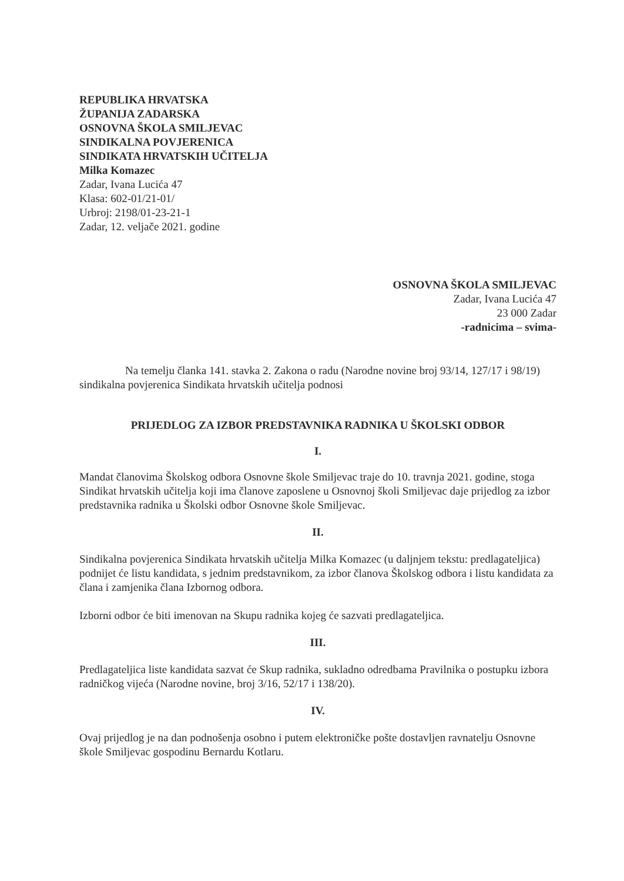REPUBLIKA HRVATSKA
ŽUPANIJA ZADARSKA
OSNOVNA ŠKOLA SMILJEVAC
SINDIKALNA POVJERENICA
SINDIKATA HRVATSKIH UČITELJA
Milka Komazec
Zadar, Ivana Lucića 47
Klasa: 602-01/21-01/
Urbroj: 2198/01-23-21-1
Zadar, 12. veljače 2021. godine
OSNOVNA ŠKOLA SMILJEVAC
Zadar, Ivana Lucića 47
23 000 Zadar
-radnicima – svima-
Na temelju članka 141. stavka 2. Zakona o radu (Narodne novine broj 93/14, 127/17 i 98/19) sindikalna povjerenica Sindikata hrvatskih učitelja podnosi
PRIJEDLOG ZA IZBOR PREDSTAVNIKA RADNIKA U ŠKOLSKI ODBOR
I.
Mandat članovima Školskog odbora Osnovne škole Smiljevac traje do 10. travnja 2021. godine, stoga Sindikat hrvatskih učitelja koji ima članove zaposlene u Osnovnoj školi Smiljevac daje prijedlog za izbor predstavnika radnika u Školski odbor Osnovne škole Smiljevac.
II.
Sindikalna povjerenica Sindikata hrvatskih učitelja Milka Komazec (u daljnjem tekstu: predlagateljica) podnijet će listu kandidata, s jednim predstavnikom, za izbor članova Školskog odbora i listu kandidata za člana i zamjenika člana Izbornog odbora.
Izborni odbor će biti imenovan na Skupu radnika kojeg će sazvati predlagateljica.
III.
Predlagateljica liste kandidata sazvat će Skup radnika, sukladno odredbama Pravilnika o postupku izbora radničkog vijeća (Narodne novine, broj 3/16, 52/17 i 138/20).
IV.
Ovaj prijedlog je na dan podnošenja osobno i putem elektroničke pošte dostavljen ravnatelju Osnovne škole Smiljevac gospodinu Bernardu Kotlaru.